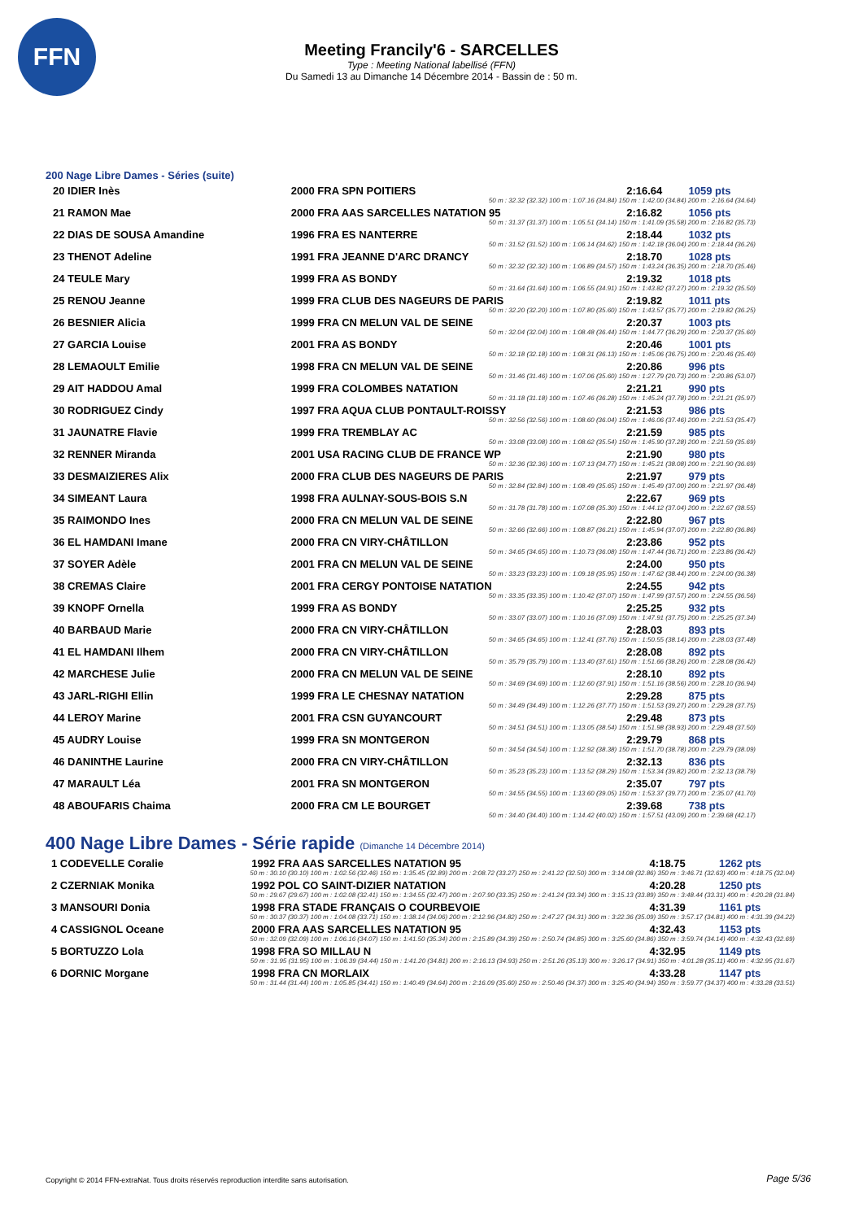FFN
Meeting Francily'6 - SARCELLES
Type : Meeting National labellisé (FFN)
Du Samedi 13 au Dimanche 14 Décembre 2014 - Bassin de : 50 m.
200 Nage Libre Dames - Séries (suite)
| 20 IDIER Inès | 2000 FRA SPN POITIERS | 2:16.64 | 1059 pts |
| 50 m : 32.32 (32.32) 100 m : 1:07.16 (34.84) 150 m : 1:42.00 (34.84) 200 m : 2:16.64 (34.64) | | | |
| 21 RAMON Mae | 2000 FRA AAS SARCELLES NATATION 95 | 2:16.82 | 1056 pts |
| 50 m : 31.37 (31.37) 100 m : 1:05.51 (34.14) 150 m : 1:41.09 (35.58) 200 m : 2:16.82 (35.73) | | | |
| 22 DIAS DE SOUSA Amandine | 1996 FRA ES NANTERRE | 2:18.44 | 1032 pts |
| 50 m : 31.52 (31.52) 100 m : 1:06.14 (34.62) 150 m : 1:42.18 (36.04) 200 m : 2:18.44 (36.26) | | | |
| 23 THENOT Adeline | 1991 FRA JEANNE D'ARC DRANCY | 2:18.70 | 1028 pts |
| 50 m : 32.32 (32.32) 100 m : 1:06.89 (34.57) 150 m : 1:43.24 (36.35) 200 m : 2:18.70 (35.46) | | | |
| 24 TEULE Mary | 1999 FRA AS BONDY | 2:19.32 | 1018 pts |
| 50 m : 31.64 (31.64) 100 m : 1:06.55 (34.91) 150 m : 1:43.82 (37.27) 200 m : 2:19.32 (35.50) | | | |
| 25 RENOU Jeanne | 1999 FRA CLUB DES NAGEURS DE PARIS | 2:19.82 | 1011 pts |
| 50 m : 32.20 (32.20) 100 m : 1:07.80 (35.60) 150 m : 1:43.57 (35.77) 200 m : 2:19.82 (36.25) | | | |
| 26 BESNIER Alicia | 1999 FRA CN MELUN VAL DE SEINE | 2:20.37 | 1003 pts |
| 50 m : 32.04 (32.04) 100 m : 1:08.48 (36.44) 150 m : 1:44.77 (36.29) 200 m : 2:20.37 (35.60) | | | |
| 27 GARCIA Louise | 2001 FRA AS BONDY | 2:20.46 | 1001 pts |
| 50 m : 32.18 (32.18) 100 m : 1:08.31 (36.13) 150 m : 1:45.06 (36.75) 200 m : 2:20.46 (35.40) | | | |
| 28 LEMAOULT Emilie | 1998 FRA CN MELUN VAL DE SEINE | 2:20.86 | 996 pts |
| 50 m : 31.46 (31.46) 100 m : 1:07.06 (35.60) 150 m : 1:27.79 (20.73) 200 m : 2:20.86 (53.07) | | | |
| 29 AIT HADDOU Amal | 1999 FRA COLOMBES NATATION | 2:21.21 | 990 pts |
| 50 m : 31.18 (31.18) 100 m : 1:07.46 (36.28) 150 m : 1:45.24 (37.78) 200 m : 2:21.21 (35.97) | | | |
| 30 RODRIGUEZ Cindy | 1997 FRA AQUA CLUB PONTAULT-ROISSY | 2:21.53 | 986 pts |
| 50 m : 32.56 (32.56) 100 m : 1:08.60 (36.04) 150 m : 1:46.06 (37.46) 200 m : 2:21.53 (35.47) | | | |
| 31 JAUNATRE Flavie | 1999 FRA TREMBLAY AC | 2:21.59 | 985 pts |
| 50 m : 33.08 (33.08) 100 m : 1:08.62 (35.54) 150 m : 1:45.90 (37.28) 200 m : 2:21.59 (35.69) | | | |
| 32 RENNER Miranda | 2001 USA RACING CLUB DE FRANCE WP | 2:21.90 | 980 pts |
| 50 m : 32.36 (32.36) 100 m : 1:07.13 (34.77) 150 m : 1:45.21 (38.08) 200 m : 2:21.90 (36.69) | | | |
| 33 DESMAIZIERES Alix | 2000 FRA CLUB DES NAGEURS DE PARIS | 2:21.97 | 979 pts |
| 50 m : 32.84 (32.84) 100 m : 1:08.49 (35.65) 150 m : 1:45.49 (37.00) 200 m : 2:21.97 (36.48) | | | |
| 34 SIMEANT Laura | 1998 FRA AULNAY-SOUS-BOIS S.N | 2:22.67 | 969 pts |
| 50 m : 31.78 (31.78) 100 m : 1:07.08 (35.30) 150 m : 1:44.12 (37.04) 200 m : 2:22.67 (38.55) | | | |
| 35 RAIMONDO Ines | 2000 FRA CN MELUN VAL DE SEINE | 2:22.80 | 967 pts |
| 50 m : 32.66 (32.66) 100 m : 1:08.87 (36.21) 150 m : 1:45.94 (37.07) 200 m : 2:22.80 (36.86) | | | |
| 36 EL HAMDANI Imane | 2000 FRA CN VIRY-CHÂTILLON | 2:23.86 | 952 pts |
| 50 m : 34.65 (34.65) 100 m : 1:10.73 (36.08) 150 m : 1:47.44 (36.71) 200 m : 2:23.86 (36.42) | | | |
| 37 SOYER Adèle | 2001 FRA CN MELUN VAL DE SEINE | 2:24.00 | 950 pts |
| 50 m : 33.23 (33.23) 100 m : 1:09.18 (35.95) 150 m : 1:47.62 (38.44) 200 m : 2:24.00 (36.38) | | | |
| 38 CREMAS Claire | 2001 FRA CERGY PONTOISE NATATION | 2:24.55 | 942 pts |
| 50 m : 33.35 (33.35) 100 m : 1:10.42 (37.07) 150 m : 1:47.99 (37.57) 200 m : 2:24.55 (36.56) | | | |
| 39 KNOPF Ornella | 1999 FRA AS BONDY | 2:25.25 | 932 pts |
| 50 m : 33.07 (33.07) 100 m : 1:10.16 (37.09) 150 m : 1:47.91 (37.75) 200 m : 2:25.25 (37.34) | | | |
| 40 BARBAUD Marie | 2000 FRA CN VIRY-CHÂTILLON | 2:28.03 | 893 pts |
| 50 m : 34.65 (34.65) 100 m : 1:12.41 (37.76) 150 m : 1:50.55 (38.14) 200 m : 2:28.03 (37.48) | | | |
| 41 EL HAMDANI Ilhem | 2000 FRA CN VIRY-CHÂTILLON | 2:28.08 | 892 pts |
| 50 m : 35.79 (35.79) 100 m : 1:13.40 (37.61) 150 m : 1:51.66 (38.26) 200 m : 2:28.08 (36.42) | | | |
| 42 MARCHESE Julie | 2000 FRA CN MELUN VAL DE SEINE | 2:28.10 | 892 pts |
| 50 m : 34.69 (34.69) 100 m : 1:12.60 (37.91) 150 m : 1:51.16 (38.56) 200 m : 2:28.10 (36.94) | | | |
| 43 JARL-RIGHI Ellin | 1999 FRA LE CHESNAY NATATION | 2:29.28 | 875 pts |
| 50 m : 34.49 (34.49) 100 m : 1:12.26 (37.77) 150 m : 1:51.53 (39.27) 200 m : 2:29.28 (37.75) | | | |
| 44 LEROY Marine | 2001 FRA CSN GUYANCOURT | 2:29.48 | 873 pts |
| 50 m : 34.51 (34.51) 100 m : 1:13.05 (38.54) 150 m : 1:51.98 (38.93) 200 m : 2:29.48 (37.50) | | | |
| 45 AUDRY Louise | 1999 FRA SN MONTGERON | 2:29.79 | 868 pts |
| 50 m : 34.54 (34.54) 100 m : 1:12.92 (38.38) 150 m : 1:51.70 (38.78) 200 m : 2:29.79 (38.09) | | | |
| 46 DANINTHE Laurine | 2000 FRA CN VIRY-CHÂTILLON | 2:32.13 | 836 pts |
| 50 m : 35.23 (35.23) 100 m : 1:13.52 (38.29) 150 m : 1:53.34 (39.82) 200 m : 2:32.13 (38.79) | | | |
| 47 MARAULT Léa | 2001 FRA SN MONTGERON | 2:35.07 | 797 pts |
| 50 m : 34.55 (34.55) 100 m : 1:13.60 (39.05) 150 m : 1:53.37 (39.77) 200 m : 2:35.07 (41.70) | | | |
| 48 ABOUFARIS Chaima | 2000 FRA CM LE BOURGET | 2:39.68 | 738 pts |
| 50 m : 34.40 (34.40) 100 m : 1:14.42 (40.02) 150 m : 1:57.51 (43.09) 200 m : 2:39.68 (42.17) | | | |
400 Nage Libre Dames - Série rapide (Dimanche 14 Décembre 2014)
| 1 CODEVELLE Coralie | 1992 FRA AAS SARCELLES NATATION 95 | 4:18.75 | 1262 pts |
| 50 m : 30.10 (30.10) 100 m : 1:02.56 (32.46) 150 m : 1:35.45 (32.89) 200 m : 2:08.72 (33.27) 250 m : 2:41.22 (32.50) 300 m : 3:14.08 (32.86) 350 m : 3:46.71 (32.63) 400 m : 4:18.75 (32.04) | | | |
| 2 CZERNIAK Monika | 1992 POL CO SAINT-DIZIER NATATION | 4:20.28 | 1250 pts |
| 50 m : 29.67 (29.67) 100 m : 1:02.08 (32.41) 150 m : 1:34.55 (32.47) 200 m : 2:07.90 (33.35) 250 m : 2:41.24 (33.34) 300 m : 3:15.13 (33.89) 350 m : 3:48.44 (33.31) 400 m : 4:20.28 (31.84) | | | |
| 3 MANSOURI Donia | 1998 FRA STADE FRANÇAIS O COURBEVOIE | 4:31.39 | 1161 pts |
| 50 m : 30.37 (30.37) 100 m : 1:04.08 (33.71) 150 m : 1:38.14 (34.06) 200 m : 2:12.96 (34.82) 250 m : 2:47.27 (34.31) 300 m : 3:22.36 (35.09) 350 m : 3:57.17 (34.81) 400 m : 4:31.39 (34.22) | | | |
| 4 CASSIGNOL Oceane | 2000 FRA AAS SARCELLES NATATION 95 | 4:32.43 | 1153 pts |
| 50 m : 32.09 (32.09) 100 m : 1:06.16 (34.07) 150 m : 1:41.50 (35.34) 200 m : 2:15.89 (34.39) 250 m : 2:50.74 (34.85) 300 m : 3:25.60 (34.86) 350 m : 3:59.74 (34.14) 400 m : 4:32.43 (32.69) | | | |
| 5 BORTUZZO Lola | 1998 FRA SO MILLAU N | 4:32.95 | 1149 pts |
| 50 m : 31.95 (31.95) 100 m : 1:06.39 (34.44) 150 m : 1:41.20 (34.81) 200 m : 2:16.13 (34.93) 250 m : 2:51.26 (35.13) 300 m : 3:26.17 (34.91) 350 m : 4:01.28 (35.11) 400 m : 4:32.95 (31.67) | | | |
| 6 DORNIC Morgane | 1998 FRA CN MORLAIX | 4:33.28 | 1147 pts |
| 50 m : 31.44 (31.44) 100 m : 1:05.85 (34.41) 150 m : 1:40.49 (34.64) 200 m : 2:16.09 (35.60) 250 m : 2:50.46 (34.37) 300 m : 3:25.40 (34.94) 350 m : 3:59.77 (34.37) 400 m : 4:33.28 (33.51) | | | |
Copyright © 2014 FFN-extraNat. Tous droits réservés reproduction interdite sans autorisation.
Page 5/36